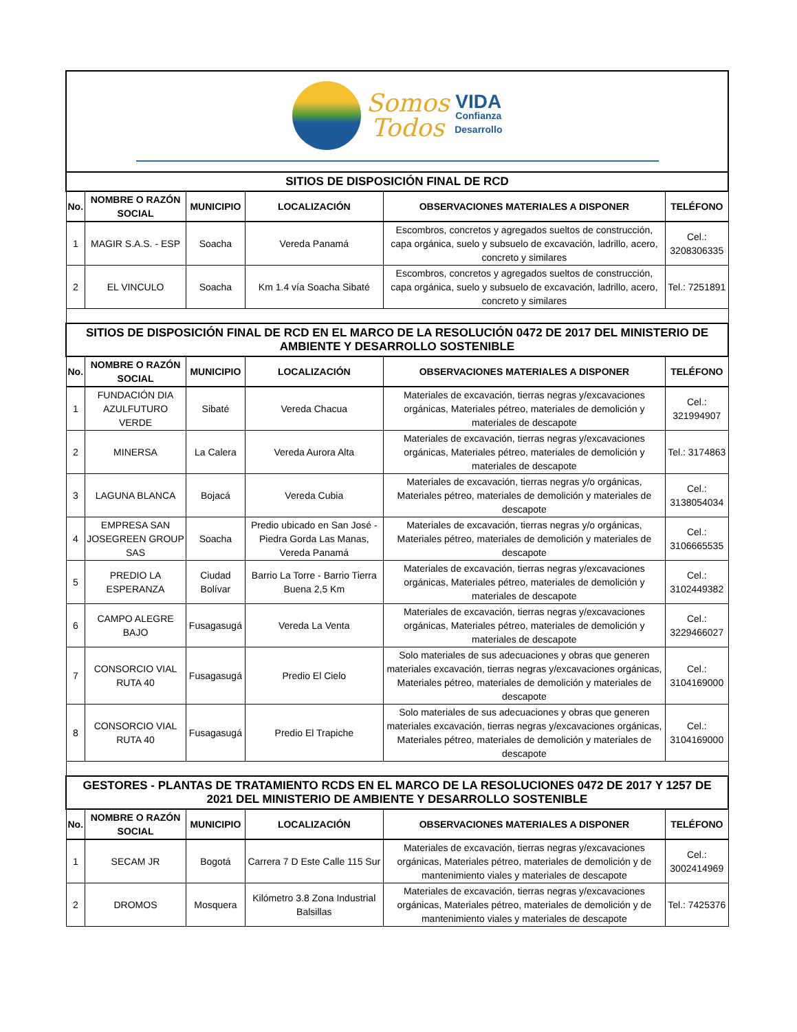| Somos Todos VIDA Confianza Desarrollo | | | | | |
| SITIOS DE DISPOSICIÓN FINAL DE RCD | | | | | |
| No. | NOMBRE O RAZÓN SOCIAL | MUNICIPIO | LOCALIZACIÓN | OBSERVACIONES MATERIALES A DISPONER | TELÉFONO |
| 1 | MAGIR S.A.S. - ESP | Soacha | Vereda Panamá | Escombros, concretos y agregados sueltos de construcción, capa orgánica, suelo y subsuelo de excavación, ladrillo, acero, concreto y similares | Cel.: 3208306335 |
| 2 | EL VINCULO | Soacha | Km 1.4 vía Soacha Sibaté | Escombros, concretos y agregados sueltos de construcción, capa orgánica, suelo y subsuelo de excavación, ladrillo, acero, concreto y similares | Tel.: 7251891 |
| SITIOS DE DISPOSICIÓN FINAL DE RCD EN EL MARCO DE LA RESOLUCIÓN 0472 DE 2017 DEL MINISTERIO DE AMBIENTE Y DESARROLLO SOSTENIBLE | | | | | |
| No. | NOMBRE O RAZÓN SOCIAL | MUNICIPIO | LOCALIZACIÓN | OBSERVACIONES MATERIALES A DISPONER | TELÉFONO |
| 1 | FUNDACIÓN DIA AZULFUTURO VERDE | Sibaté | Vereda Chacua | Materiales de excavación, tierras negras y/excavaciones orgánicas, Materiales pétreo, materiales de demolición y materiales de descapote | Cel.: 321994907 |
| 2 | MINERSA | La Calera | Vereda Aurora Alta | Materiales de excavación, tierras negras y/excavaciones orgánicas, Materiales pétreo, materiales de demolición y materiales de descapote | Tel.: 3174863 |
| 3 | LAGUNA BLANCA | Bojacá | Vereda Cubia | Materiales de excavación, tierras negras y/o orgánicas, Materiales pétreo, materiales de demolición y materiales de descapote | Cel.: 3138054034 |
| 4 | EMPRESA SAN JOSEGREEN GROUP SAS | Soacha | Predio ubicado en San José - Piedra Gorda Las Manas, Vereda Panamá | Materiales de excavación, tierras negras y/o orgánicas, Materiales pétreo, materiales de demolición y materiales de descapote | Cel.: 3106665535 |
| 5 | PREDIO LA ESPERANZA | Ciudad Bolívar | Barrio La Torre - Barrio Tierra Buena 2,5 Km | Materiales de excavación, tierras negras y/excavaciones orgánicas, Materiales pétreo, materiales de demolición y materiales de descapote | Cel.: 3102449382 |
| 6 | CAMPO ALEGRE BAJO | Fusagasugá | Vereda La Venta | Materiales de excavación, tierras negras y/excavaciones orgánicas, Materiales pétreo, materiales de demolición y materiales de descapote | Cel.: 3229466027 |
| 7 | CONSORCIO VIAL RUTA 40 | Fusagasugá | Predio El Cielo | Solo materiales de sus adecuaciones y obras que generen materiales excavación, tierras negras y/excavaciones orgánicas, Materiales pétreo, materiales de demolición y materiales de descapote | Cel.: 3104169000 |
| 8 | CONSORCIO VIAL RUTA 40 | Fusagasugá | Predio El Trapiche | Solo materiales de sus adecuaciones y obras que generen materiales excavación, tierras negras y/excavaciones orgánicas, Materiales pétreo, materiales de demolición y materiales de descapote | Cel.: 3104169000 |
| GESTORES - PLANTAS DE TRATAMIENTO RCDS EN EL MARCO DE LA RESOLUCIONES 0472 DE 2017 Y 1257 DE 2021 DEL MINISTERIO DE AMBIENTE Y DESARROLLO SOSTENIBLE | | | | | |
| No. | NOMBRE O RAZÓN SOCIAL | MUNICIPIO | LOCALIZACIÓN | OBSERVACIONES MATERIALES A DISPONER | TELÉFONO |
| 1 | SECAM JR | Bogotá | Carrera 7 D Este Calle 115 Sur | Materiales de excavación, tierras negras y/excavaciones orgánicas, Materiales pétreo, materiales de demolición y de mantenimiento viales y materiales de descapote | Cel.: 3002414969 |
| 2 | DROMOS | Mosquera | Kilómetro 3.8 Zona Industrial Balsillas | Materiales de excavación, tierras negras y/excavaciones orgánicas, Materiales pétreo, materiales de demolición y de mantenimiento viales y materiales de descapote | Tel.: 7425376 |